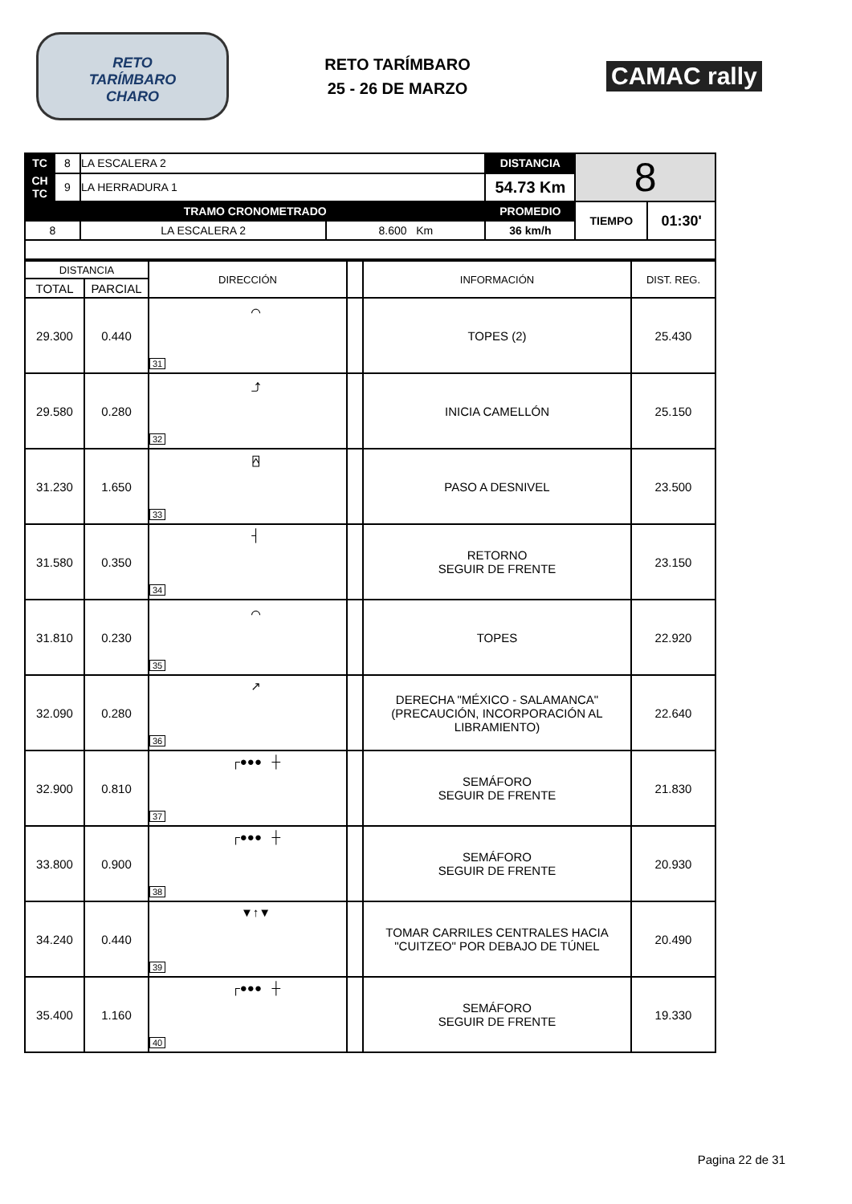RETO
TARÍMBARO
CHARO
RETO TARÍMBARO
25 - 26 DE MARZO
CAMAC rally
| TC | 8 | LA ESCALERA 2 | | DISTANCIA | 8 | |
| CH TC | 9 | LA HERRADURA 1 | | 54.73 Km | | |
| TRAMO CRONOMETRADO | | | | PROMEDIO | TIEMPO | 01:30' |
| 8 | | LA ESCALERA 2 | 8.600 Km | 36 km/h | | |
| DISTANCIA | | DIRECCIÓN | | INFORMACIÓN | DIST. REG. |
| TOTAL | PARCIAL | | | | |
| 29.300 | 0.440 | 31 ⌒ | | TOPES (2) | 25.430 |
| 29.580 | 0.280 | 32 ⤴ | | INICIA CAMELLÓN | 25.150 |
| 31.230 | 1.650 | 33 ⍓ | | PASO A DESNIVEL | 23.500 |
| 31.580 | 0.350 | 34 ┤ | | RETORNO SEGUIR DE FRENTE | 23.150 |
| 31.810 | 0.230 | 35 ⌒ | | TOPES | 22.920 |
| 32.090 | 0.280 | 36 ↗ | | DERECHA "MÉXICO - SALAMANCA" (PRECAUCIÓN, INCORPORACIÓN AL LIBRAMIENTO) | 22.640 |
| 32.900 | 0.810 | 37 ┌●●● ┼ | | SEMÁFORO SEGUIR DE FRENTE | 21.830 |
| 33.800 | 0.900 | 38 ┌●●● ┼ | | SEMÁFORO SEGUIR DE FRENTE | 20.930 |
| 34.240 | 0.440 | 39 ▼↑▼ | | TOMAR CARRILES CENTRALES HACIA "CUITZEO" POR DEBAJO DE TÚNEL | 20.490 |
| 35.400 | 1.160 | 40 ┌●●● ┼ | | SEMÁFORO SEGUIR DE FRENTE | 19.330 |
Pagina 22 de 31